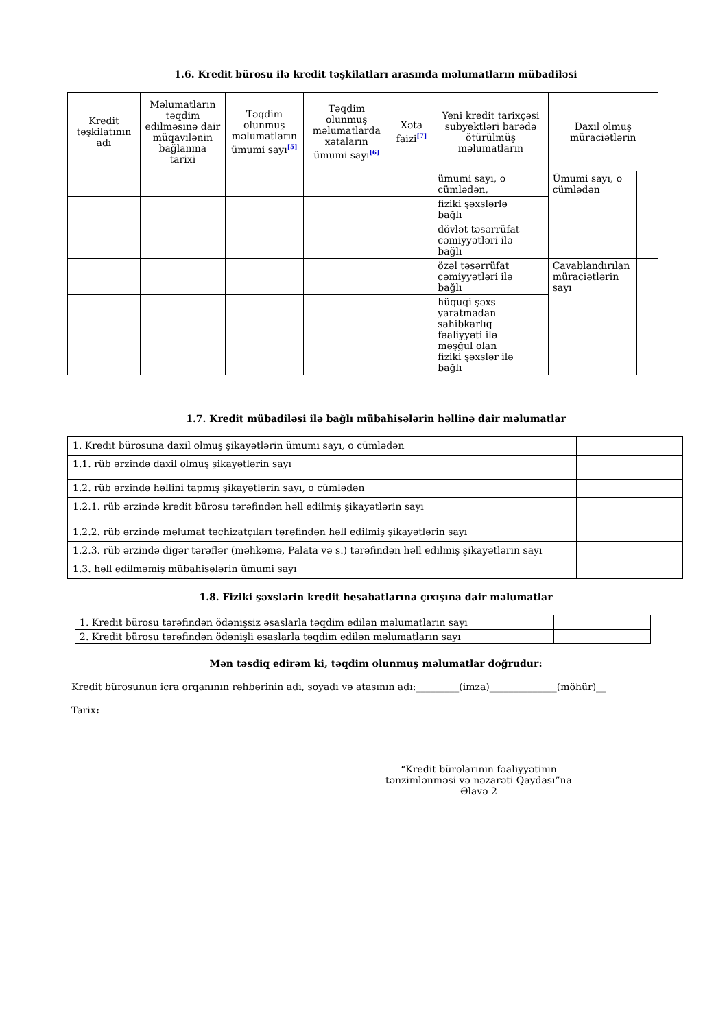1.6. Kredit bürosu ilə kredit təşkilatları arasında məlumatların mübadiləsi
| Kredit təşkilatının adı | Məlumatların təqdim edilməsinə dair müqavilənin bağlanma tarixi | Təqdim olunmuş məlumatların ümumi sayı<sup>[5]</sup> | Təqdim olunmuş məlumatlarda xətaların ümumi sayı<sup>[6]</sup> | Xəta faizi<sup>[7]</sup> | Yeni kredit tarixçəsi subyektləri barədə ötürülmüş məlumatların | | Daxil olmuş müraciətlərin | |
| --- | --- | --- | --- | --- | --- | --- | --- | --- |
| | | | | | ümumi sayı, o cümlədən, | | Ümumi sayı, o cümlədən | |
| | | | | | fiziki şəxslərlə bağlı | | | |
| | | | | | dövlət təsərrüfat cəmiyyətləri ilə bağlı | | | |
| | | | | | özəl təsərrüfat cəmiyyətləri ilə bağlı | | Cavablandırılan müraciətlərin sayı | |
| | | | | | hüquqi şəxs yaratmadan sahibkarlıq fəaliyyəti ilə məşğul olan fiziki şəxslər ilə bağlı | | | |
1.7. Kredit mübadiləsi ilə bağlı mübahisələrin həllinə dair məlumatlar
| 1. Kredit bürosuna daxil olmuş şikayətlərin ümumi sayı, o cümlədən | |
| 1.1. rüb ərzində daxil olmuş şikayətlərin sayı | |
| 1.2. rüb ərzində həllini tapmış şikayətlərin sayı, o cümlədən | |
| 1.2.1. rüb ərzində kredit bürosu tərəfindən həll edilmiş şikayətlərin sayı | |
| 1.2.2. rüb ərzində məlumat təchizatçıları tərəfindən həll edilmiş şikayətlərin sayı | |
| 1.2.3. rüb ərzində digər tərəflər (məhkəmə, Palata və s.) tərəfindən həll edilmiş şikayətlərin sayı | |
| 1.3. həll edilməmiş mübahisələrin ümumi sayı | |
1.8. Fiziki şəxslərin kredit hesabatlarına çıxışına dair məlumatlar
| 1. Kredit bürosu tərəfindən ödənişsiz əsaslarla təqdim edilən məlumatların sayı | |
| 2. Kredit bürosu tərəfindən ödənişli əsaslarla təqdim edilən məlumatların sayı | |
Mən təsdiq edirəm ki, təqdim olunmuş məlumatlar doğrudur:
Kredit bürosunun icra orqanının rəhbərinin adı, soyadı və atasının adı:_________(imza)______________(möhür)__
Tarix:
“Kredit bürolarının fəaliyyətinin tənzimlənməsi və nəzarəti Qaydası”na
Əlavə 2